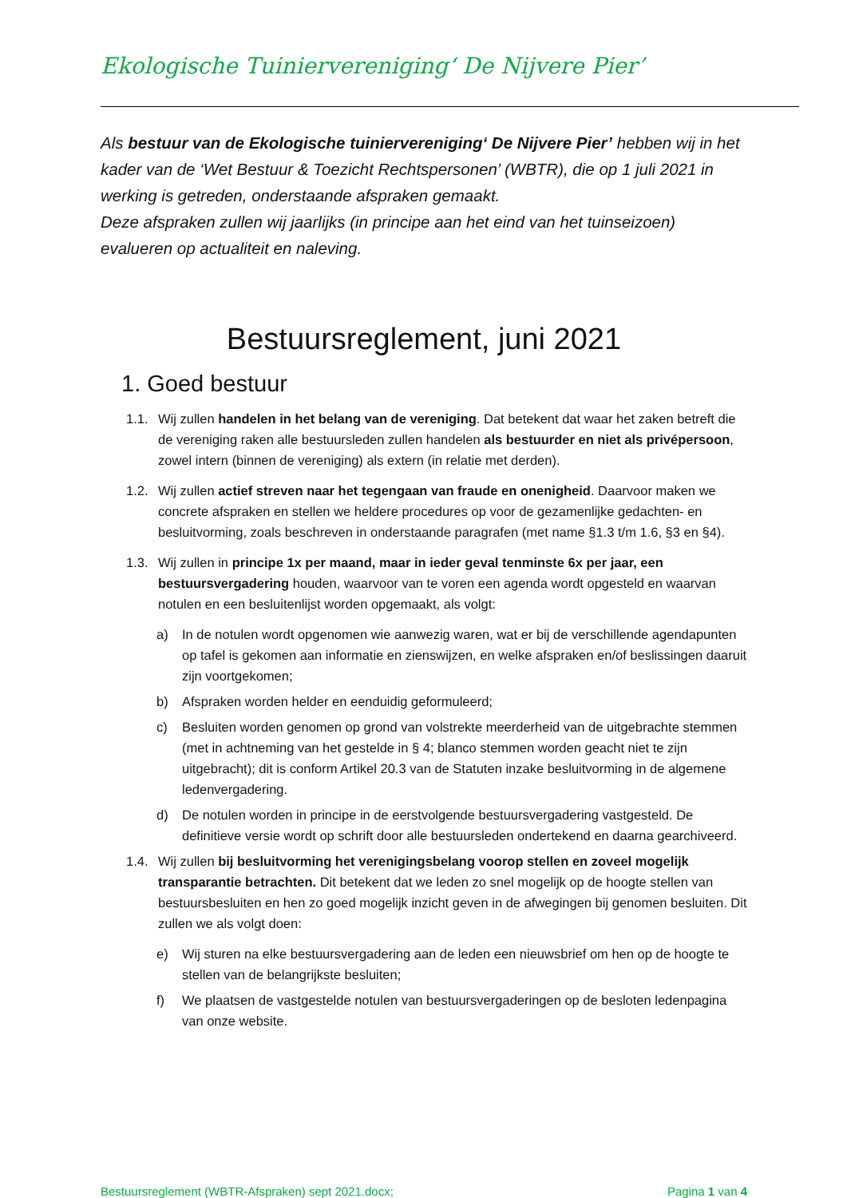Ekologische Tuinierverenigingʻ De Nijvere Pier’
Als bestuur van de Ekologische tuinierverenigingʻ De Nijvere Pier’ hebben wij in het kader van de ‘Wet Bestuur & Toezicht Rechtspersonen’ (WBTR), die op 1 juli 2021 in werking is getreden, onderstaande afspraken gemaakt.
Deze afspraken zullen wij jaarlijks (in principe aan het eind van het tuinseizoen) evalueren op actualiteit en naleving.
Bestuursreglement, juni 2021
1. Goed bestuur
1.1. Wij zullen handelen in het belang van de vereniging. Dat betekent dat waar het zaken betreft die de vereniging raken alle bestuursleden zullen handelen als bestuurder en niet als privépersoon, zowel intern (binnen de vereniging) als extern (in relatie met derden).
1.2. Wij zullen actief streven naar het tegengaan van fraude en onenigheid. Daarvoor maken we concrete afspraken en stellen we heldere procedures op voor de gezamenlijke gedachten- en besluitvorming, zoals beschreven in onderstaande paragrafen (met name §1.3 t/m 1.6, §3 en §4).
1.3. Wij zullen in principe 1x per maand, maar in ieder geval tenminste 6x per jaar, een bestuursvergadering houden, waarvoor van te voren een agenda wordt opgesteld en waarvan notulen en een besluitenlijst worden opgemaakt, als volgt:
a) In de notulen wordt opgenomen wie aanwezig waren, wat er bij de verschillende agendapunten op tafel is gekomen aan informatie en zienswijzen, en welke afspraken en/of beslissingen daaruit zijn voortgekomen;
b) Afspraken worden helder en eenduidig geformuleerd;
c) Besluiten worden genomen op grond van volstrekte meerderheid van de uitgebrachte stemmen (met in achtneming van het gestelde in § 4; blanco stemmen worden geacht niet te zijn uitgebracht); dit is conform Artikel 20.3 van de Statuten inzake besluitvorming in de algemene ledenvergadering.
d) De notulen worden in principe in de eerstvolgende bestuursvergadering vastgesteld. De definitieve versie wordt op schrift door alle bestuursleden ondertekend en daarna gearchiveerd.
1.4. Wij zullen bij besluitvorming het verenigingsbelang voorop stellen en zoveel mogelijk transparantie betrachten. Dit betekent dat we leden zo snel mogelijk op de hoogte stellen van bestuursbesluiten en hen zo goed mogelijk inzicht geven in de afwegingen bij genomen besluiten. Dit zullen we als volgt doen:
e) Wij sturen na elke bestuursvergadering aan de leden een nieuwsbrief om hen op de hoogte te stellen van de belangrijkste besluiten;
f) We plaatsen de vastgestelde notulen van bestuursvergaderingen op de besloten ledenpagina van onze website.
Bestuursreglement (WBTR-Afspraken) sept 2021.docx; Pagina 1 van 4